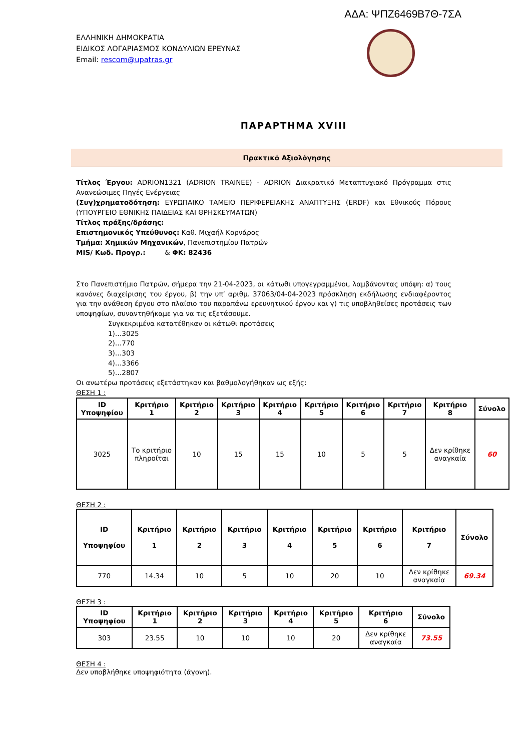ΑΔΑ: ΨΠΖ6469Β7Θ-7ΣΑ
ΕΛΛΗΝΙΚΗ ΔΗΜΟΚΡΑΤΙΑ
ΕΙΔΙΚΟΣ ΛΟΓΑΡΙΑΣΜΟΣ ΚΟΝΔΥΛΙΩΝ ΕΡΕΥΝΑΣ
Email: rescom@upatras.gr
ΠΑΡΑΡΤΗΜΑ XVIII
Πρακτικό Αξιολόγησης
Τίτλος Έργου: ADRION1321 (ADRION TRAINEE) - ADRION Διακρατικό Μεταπτυχιακό Πρόγραμμα στις Ανανεώσιμες Πηγές Ενέργειας
(Συγ)χρηματοδότηση: ΕΥΡΩΠΑΙΚΟ ΤΑΜΕΙΟ ΠΕΡΙΦΕΡΕΙΑΚΗΣ ΑΝΑΠΤΥΞΗΣ (ERDF) και Εθνικούς Πόρους (ΥΠΟΥΡΓΕΙΟ ΕΘΝΙΚΗΣ ΠΑΙΔΕΙΑΣ ΚΑΙ ΘΡΗΣΚΕΥΜΑΤΩΝ)
Τίτλος πράξης/δράσης:
Επιστημονικός Υπεύθυνος: Καθ. Μιχαήλ Κορνάρος
Τμήμα: Χημικών Μηχανικών, Πανεπιστημίου Πατρών
MIS/ Κωδ. Προγρ.: & ΦΚ: 82436
Στο Πανεπιστήμιο Πατρών, σήμερα την 21-04-2023, οι κάτωθι υπογεγραμμένοι, λαμβάνοντας υπόψη: α) τους κανόνες διαχείρισης του έργου, β) την υπ’ αριθμ. 37063/04-04-2023 πρόσκληση εκδήλωσης ενδιαφέροντος για την ανάθεση έργου στο πλαίσιο του παραπάνω ερευνητικού έργου και γ) τις υποβληθείσες προτάσεις των υποψηφίων, συναντηθήκαμε για να τις εξετάσουμε.
Συγκεκριμένα κατατέθηκαν οι κάτωθι προτάσεις
1)…3025
2)…770
3)…303
4)…3366
5)…2807
Οι ανωτέρω προτάσεις εξετάστηκαν και βαθμολογήθηκαν ως εξής:
ΘΕΣΗ 1 :
| ID Υποψηφίου | Κριτήριο 1 | Κριτήριο 2 | Κριτήριο 3 | Κριτήριο 4 | Κριτήριο 5 | Κριτήριο 6 | Κριτήριο 7 | Κριτήριο 8 | Σύνολο |
| --- | --- | --- | --- | --- | --- | --- | --- | --- | --- |
| 3025 | Το κριτήριο πληροίται | 10 | 15 | 15 | 10 | 5 | 5 | Δεν κρίθηκε αναγκαία | 60 |
ΘΕΣΗ 2 :
| ID Υποψηφίου | Κριτήριο 1 | Κριτήριο 2 | Κριτήριο 3 | Κριτήριο 4 | Κριτήριο 5 | Κριτήριο 6 | Κριτήριο 7 | Σύνολο |
| --- | --- | --- | --- | --- | --- | --- | --- | --- |
| 770 | 14.34 | 10 | 5 | 10 | 20 | 10 | Δεν κρίθηκε αναγκαία | 69.34 |
ΘΕΣΗ 3 :
| ID Υποψηφίου | Κριτήριο 1 | Κριτήριο 2 | Κριτήριο 3 | Κριτήριο 4 | Κριτήριο 5 | Κριτήριο 6 | Σύνολο |
| --- | --- | --- | --- | --- | --- | --- | --- |
| 303 | 23.55 | 10 | 10 | 10 | 20 | Δεν κρίθηκε αναγκαία | 73.55 |
ΘΕΣΗ 4 :
Δεν υποβλήθηκε υποψηφιότητα (άγονη).